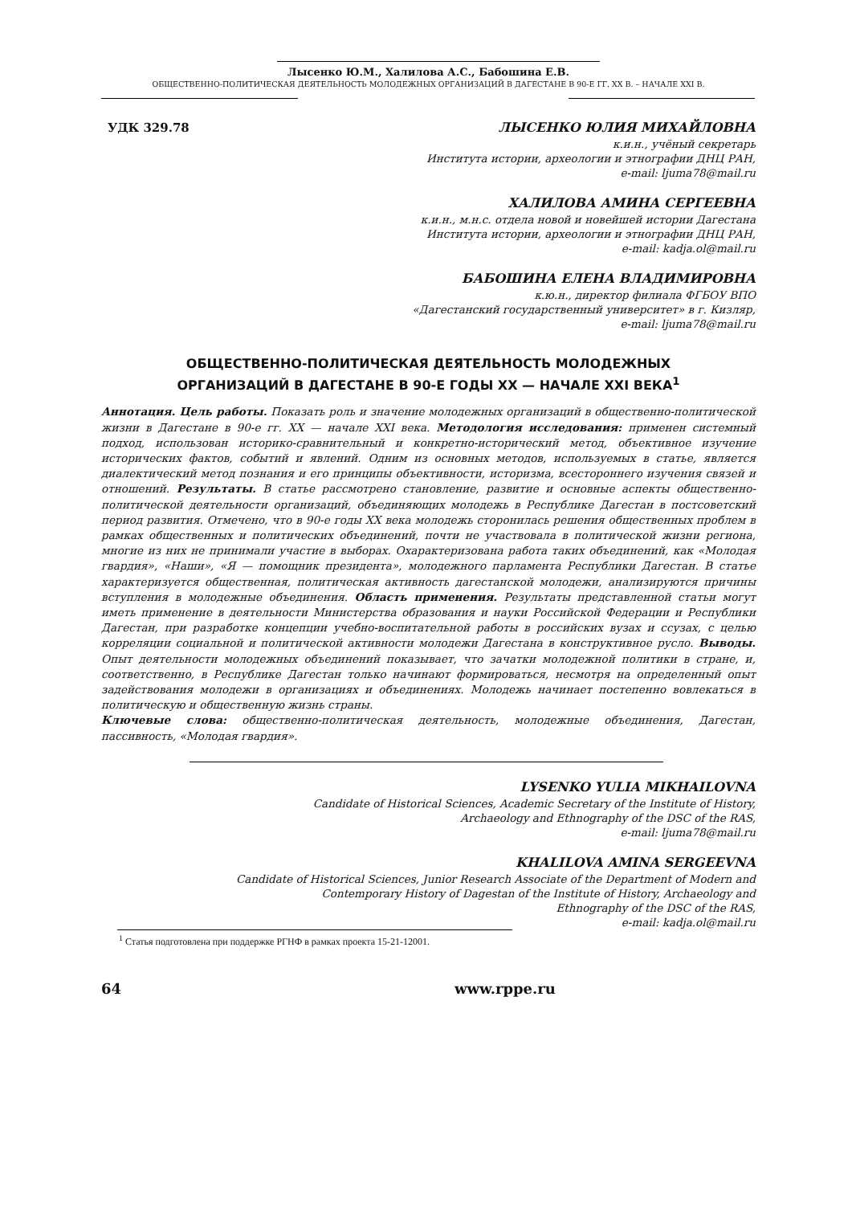Лысенко Ю.М., Халилова А.С., Бабошина Е.В.
ОБЩЕСТВЕННО-ПОЛИТИЧЕСКАЯ ДЕЯТЕЛЬНОСТЬ МОЛОДЕЖНЫХ ОРГАНИЗАЦИЙ В ДАГЕСТАНЕ В 90-Е ГГ. XX В. – НАЧАЛЕ XXI В.
УДК 329.78
ЛЫСЕНКО ЮЛИЯ МИХАЙЛОВНА
к.и.н., учёный секретарь
Института истории, археологии и этнографии ДНЦ РАН,
e-mail: ljuma78@mail.ru
ХАЛИЛОВА АМИНА СЕРГЕЕВНА
к.и.н., м.н.с. отдела новой и новейшей истории Дагестана
Института истории, археологии и этнографии ДНЦ РАН,
e-mail: kadja.ol@mail.ru
БАБОШИНА ЕЛЕНА ВЛАДИМИРОВНА
к.ю.н., директор филиала ФГБОУ ВПО
«Дагестанский государственный университет» в г. Кизляр,
e-mail: ljuma78@mail.ru
ОБЩЕСТВЕННО-ПОЛИТИЧЕСКАЯ ДЕЯТЕЛЬНОСТЬ МОЛОДЕЖНЫХ
ОРГАНИЗАЦИЙ В ДАГЕСТАНЕ В 90-Е ГОДЫ XX — НАЧАЛЕ XXI ВЕКА<sup>1</sup>
Аннотация. Цель работы. Показать роль и значение молодежных организаций в общественно-политической жизни в Дагестане в 90-е гг. XX — начале XXI века. Методология исследования: применен системный подход, использован историко-сравнительный и конкретно-исторический метод, объективное изучение исторических фактов, событий и явлений. Одним из основных методов, используемых в статье, является диалектический метод познания и его принципы объективности, историзма, всестороннего изучения связей и отношений. Результаты. В статье рассмотрено становление, развитие и основные аспекты общественно-политической деятельности организаций, объединяющих молодежь в Республике Дагестан в постсоветский период развития. Отмечено, что в 90-е годы XX века молодежь сторонилась решения общественных проблем в рамках общественных и политических объединений, почти не участвовала в политической жизни региона, многие из них не принимали участие в выборах. Охарактеризована работа таких объединений, как «Молодая гвардия», «Наши», «Я — помощник президента», молодежного парламента Республики Дагестан. В статье характеризуется общественная, политическая активность дагестанской молодежи, анализируются причины вступления в молодежные объединения. Область применения. Результаты представленной статьи могут иметь применение в деятельности Министерства образования и науки Российской Федерации и Республики Дагестан, при разработке концепции учебно-воспитательной работы в российских вузах и ссузах, с целью корреляции социальной и политической активности молодежи Дагестана в конструктивное русло. Выводы. Опыт деятельности молодежных объединений показывает, что зачатки молодежной политики в стране, и, соответственно, в Республике Дагестан только начинают формироваться, несмотря на определенный опыт задействования молодежи в организациях и объединениях. Молодежь начинает постепенно вовлекаться в политическую и общественную жизнь страны.
Ключевые слова: общественно-политическая деятельность, молодежные объединения, Дагестан, пассивность, «Молодая гвардия».
LYSENKO YULIA MIKHAILOVNA
Candidate of Historical Sciences, Academic Secretary of the Institute of History,
Archaeology and Ethnography of the DSC of the RAS,
e-mail: ljuma78@mail.ru
KHALILOVA AMINA SERGEEVNA
Candidate of Historical Sciences, Junior Research Associate of the Department of Modern and
Contemporary History of Dagestan of the Institute of History, Archaeology and
Ethnography of the DSC of the RAS,
e-mail: kadja.ol@mail.ru
<sup>1</sup> Статья подготовлена при поддержке РГНФ в рамках проекта 15-21-12001.
64 www.rppe.ru